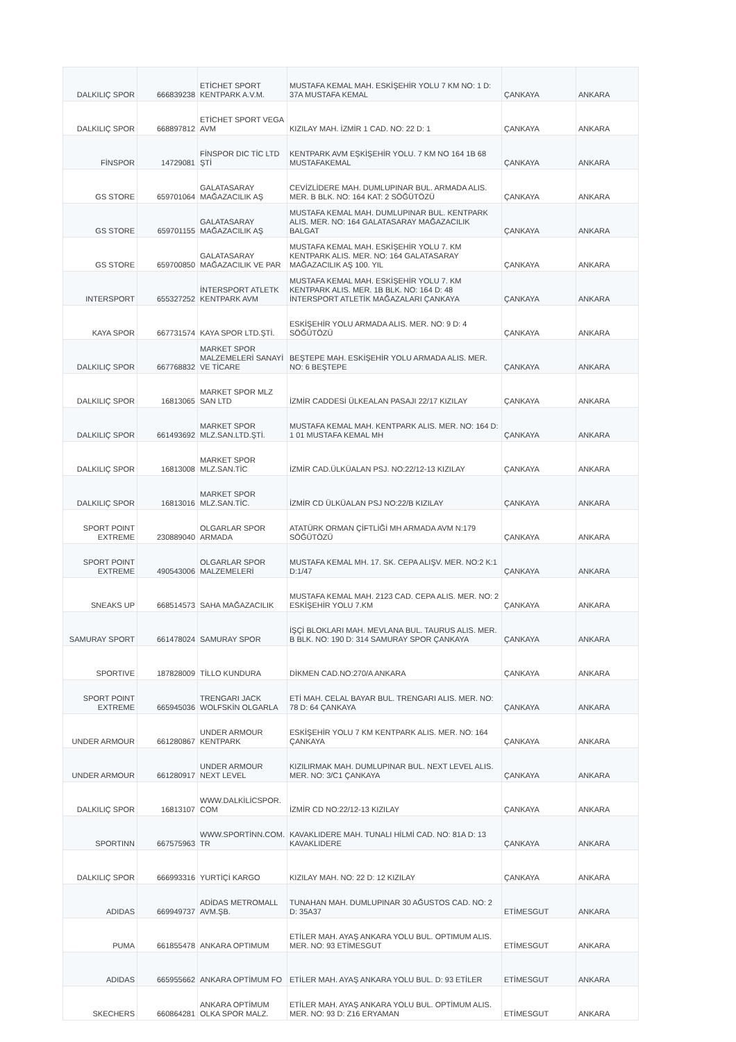| DALKILIÇ SPOR | 666839238 | ETİCHET SPORT KENTPARK A.V.M. | MUSTAFA KEMAL MAH. ESKİŞEHİR YOLU 7 KM NO: 1 D: 37A MUSTAFA KEMAL | ÇANKAYA | ANKARA |
| DALKILIÇ SPOR | 668897812 | ETİCHET SPORT VEGA AVM | KIZILAY MAH. İZMİR 1 CAD. NO: 22 D: 1 | ÇANKAYA | ANKARA |
| FİNSPOR | 14729081 | FİNSPOR DIC TİC LTD ŞTİ | KENTPARK AVM EŞKİŞEHİR YOLU. 7 KM NO 164 1B 68 MUSTAFAKEMAL | ÇANKAYA | ANKARA |
| GS STORE | 659701064 | GALATASARAY MAĞAZACILIK AŞ | CEVİZLİDERE MAH. DUMLUPINAR BUL. ARMADA ALIS. MER. B BLK. NO: 164 KAT: 2 SÖĞÜTÖZÜ | ÇANKAYA | ANKARA |
| GS STORE | 659701155 | GALATASARAY MAĞAZACILIK AŞ | MUSTAFA KEMAL MAH. DUMLUPINAR BUL. KENTPARK ALIS. MER. NO: 164 GALATASARAY MAĞAZACILIK BALGAT | ÇANKAYA | ANKARA |
| GS STORE | 659700850 | GALATASARAY MAĞAZACILIK VE PAR | MUSTAFA KEMAL MAH. ESKİŞEHİR YOLU 7. KM KENTPARK ALIS. MER. NO: 164 GALATASARAY MAĞAZACILIK AŞ 100. YIL | ÇANKAYA | ANKARA |
| INTERSPORT | 655327252 | İNTERSPORT ATLETK KENTPARK AVM | MUSTAFA KEMAL MAH. ESKİŞEHİR YOLU 7. KM KENTPARK ALIS. MER. 1B BLK. NO: 164 D: 48 İNTERSPORT ATLETİK MAĞAZALARI ÇANKAYA | ÇANKAYA | ANKARA |
| KAYA SPOR | 667731574 | KAYA SPOR LTD.ŞTİ. | ESKİŞEHİR YOLU ARMADA ALIS. MER. NO: 9 D: 4 SÖĞÜTÖZÜ | ÇANKAYA | ANKARA |
| DALKILIÇ SPOR | 667768832 | MARKET SPOR MALZEMELERİ SANAYİ VE TİCARE | BEŞTEPE MAH. ESKİŞEHİR YOLU ARMADA ALIS. MER. NO: 6 BEŞTEPE | ÇANKAYA | ANKARA |
| DALKILIÇ SPOR | 16813065 | MARKET SPOR MLZ SAN LTD | İZMİR CADDESİ ÜLKEALAN PASAJI 22/17 KIZILAY | ÇANKAYA | ANKARA |
| DALKILIÇ SPOR | 661493692 | MARKET SPOR MLZ.SAN.LTD.ŞTİ. | MUSTAFA KEMAL MAH. KENTPARK ALIS. MER. NO: 164 D: 1 01 MUSTAFA KEMAL MH | ÇANKAYA | ANKARA |
| DALKILIÇ SPOR | 16813008 | MARKET SPOR MLZ.SAN.TİC | İZMİR CAD.ÜLKÜALAN PSJ. NO:22/12-13 KIZILAY | ÇANKAYA | ANKARA |
| DALKILIÇ SPOR | 16813016 | MARKET SPOR MLZ.SAN.TİC. | İZMİR CD ÜLKÜALAN PSJ NO:22/B KIZILAY | ÇANKAYA | ANKARA |
| SPORT POINT EXTREME | 230889040 | OLGARLAR SPOR ARMADA | ATATÜRK ORMAN ÇİFTLİĞİ MH ARMADA AVM N:179 SÖĞÜTÖZÜ | ÇANKAYA | ANKARA |
| SPORT POINT EXTREME | 490543006 | OLGARLAR SPOR MALZEMELERİ | MUSTAFA KEMAL MH. 17. SK. CEPA ALIŞV. MER. NO:2 K:1 D:1/47 | ÇANKAYA | ANKARA |
| SNEAKS UP | 668514573 | SAHA MAĞAZACILIK | MUSTAFA KEMAL MAH. 2123 CAD. CEPA ALIS. MER. NO: 2 ESKİŞEHİR YOLU 7.KM | ÇANKAYA | ANKARA |
| SAMURAY SPORT | 661478024 | SAMURAY SPOR | İŞÇİ BLOKLARI MAH. MEVLANA BUL. TAURUS ALIS. MER. B BLK. NO: 190 D: 314 SAMURAY SPOR ÇANKAYA | ÇANKAYA | ANKARA |
| SPORTIVE | 187828009 | TİLLO KUNDURA | DİKMEN CAD.NO:270/A ANKARA | ÇANKAYA | ANKARA |
| SPORT POINT EXTREME | 665945036 | TRENGARI JACK WOLFSKİN OLGARLA | ETİ MAH. CELAL BAYAR BUL. TRENGARI ALIS. MER. NO: 78 D: 64 ÇANKAYA | ÇANKAYA | ANKARA |
| UNDER ARMOUR | 661280867 | UNDER ARMOUR KENTPARK | ESKİŞEHİR YOLU 7 KM KENTPARK ALIS. MER. NO: 164 ÇANKAYA | ÇANKAYA | ANKARA |
| UNDER ARMOUR | 661280917 | UNDER ARMOUR NEXT LEVEL | KIZILIRMAK MAH. DUMLUPINAR BUL. NEXT LEVEL ALIS. MER. NO: 3/C1 ÇANKAYA | ÇANKAYA | ANKARA |
| DALKILIÇ SPOR | 16813107 | WWW.DALKİLİCSPOR. COM | İZMİR CD NO:22/12-13 KIZILAY | ÇANKAYA | ANKARA |
| SPORTINN | 667575963 | WWW.SPORTİNN.COM. TR | KAVAKLIDERE MAH. TUNALI HİLMİ CAD. NO: 81A D: 13 KAVAKLIDERE | ÇANKAYA | ANKARA |
| DALKILIÇ SPOR | 666993316 | YURTİÇİ KARGO | KIZILAY MAH. NO: 22 D: 12 KIZILAY | ÇANKAYA | ANKARA |
| ADIDAS | 669949737 | ADİDAS METROMALL AVM.ŞB. | TUNAHAN MAH. DUMLUPINAR 30 AĞUSTOS CAD. NO: 2 D: 35A37 | ETİMESGUT | ANKARA |
| PUMA | 661855478 | ANKARA OPTIMUM | ETİLER MAH. AYAŞ ANKARA YOLU BUL. OPTIMUM ALIS. MER. NO: 93 ETİMESGUT | ETİMESGUT | ANKARA |
| ADIDAS | 665955662 | ANKARA OPTİMUM FO | ETİLER MAH. AYAŞ ANKARA YOLU BUL. D: 93 ETİLER | ETİMESGUT | ANKARA |
| SKECHERS | 660864281 | ANKARA OPTİMUM OLKA SPOR MALZ. | ETİLER MAH. AYAŞ ANKARA YOLU BUL. OPTİMUM ALIS. MER. NO: 93 D: Z16 ERYAMAN | ETİMESGUT | ANKARA |